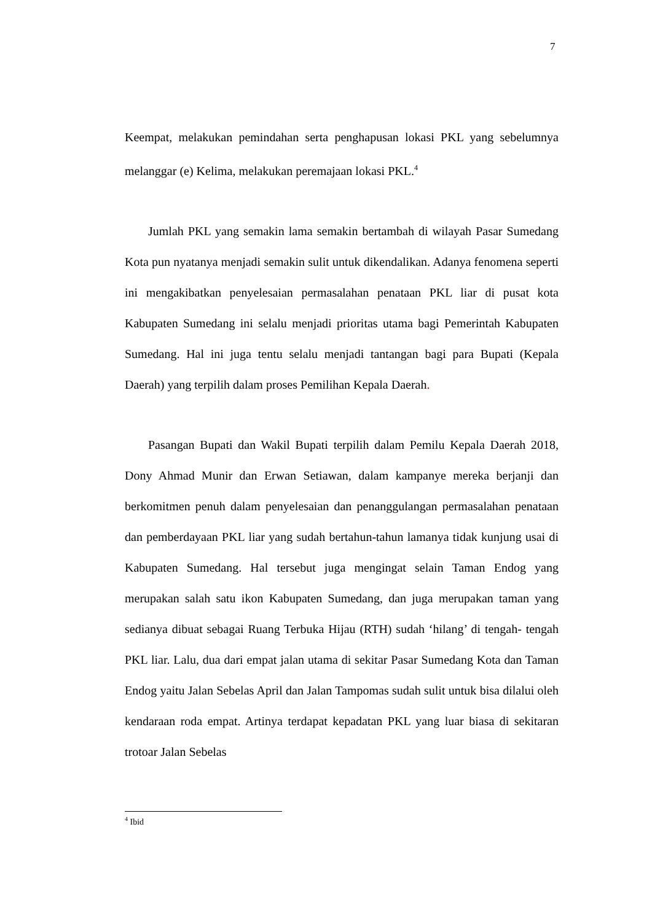7
Keempat, melakukan pemindahan serta penghapusan lokasi PKL yang sebelumnya melanggar (e) Kelima, melakukan peremajaan lokasi PKL.<sup>4</sup>
Jumlah PKL yang semakin lama semakin bertambah di wilayah Pasar Sumedang Kota pun nyatanya menjadi semakin sulit untuk dikendalikan. Adanya fenomena seperti ini mengakibatkan penyelesaian permasalahan penataan PKL liar di pusat kota Kabupaten Sumedang ini selalu menjadi prioritas utama bagi Pemerintah Kabupaten Sumedang. Hal ini juga tentu selalu menjadi tantangan bagi para Bupati (Kepala Daerah) yang terpilih dalam proses Pemilihan Kepala Daerah.
Pasangan Bupati dan Wakil Bupati terpilih dalam Pemilu Kepala Daerah 2018, Dony Ahmad Munir dan Erwan Setiawan, dalam kampanye mereka berjanji dan berkomitmen penuh dalam penyelesaian dan penanggulangan permasalahan penataan dan pemberdayaan PKL liar yang sudah bertahun-tahun lamanya tidak kunjung usai di Kabupaten Sumedang. Hal tersebut juga mengingat selain Taman Endog yang merupakan salah satu ikon Kabupaten Sumedang, dan juga merupakan taman yang sedianya dibuat sebagai Ruang Terbuka Hijau (RTH) sudah ‘hilang’ di tengah- tengah PKL liar. Lalu, dua dari empat jalan utama di sekitar Pasar Sumedang Kota dan Taman Endog yaitu Jalan Sebelas April dan Jalan Tampomas sudah sulit untuk bisa dilalui oleh kendaraan roda empat. Artinya terdapat kepadatan PKL yang luar biasa di sekitaran trotoar Jalan Sebelas
<sup>4</sup> Ibid